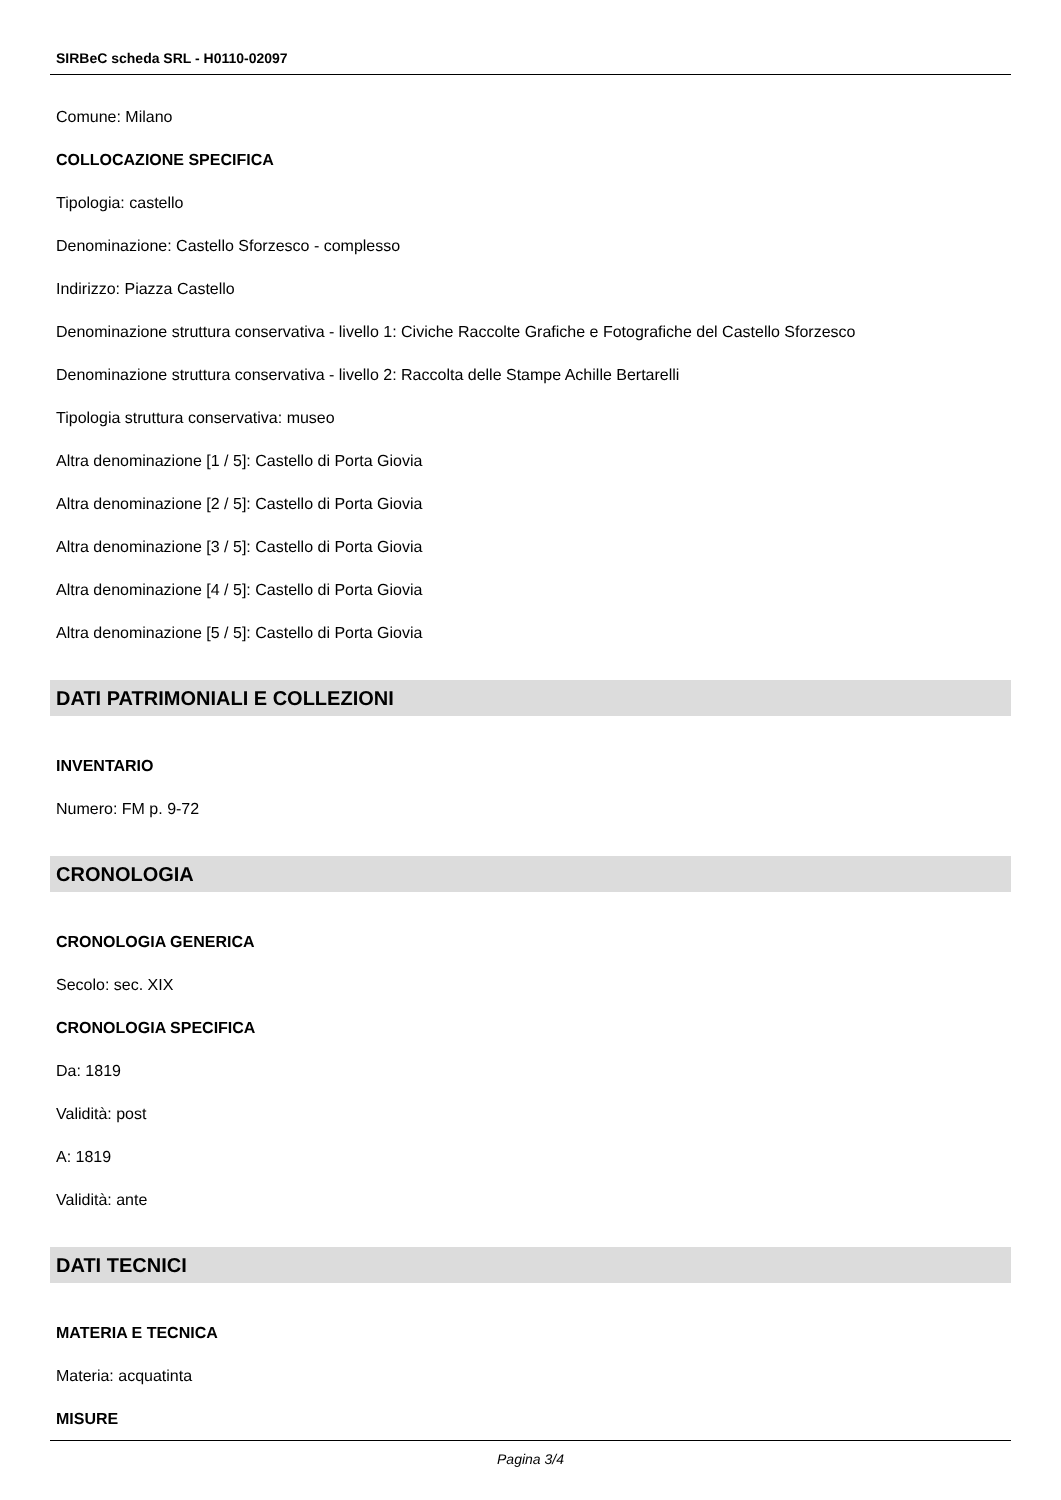SIRBeC scheda SRL - H0110-02097
Comune: Milano
COLLOCAZIONE SPECIFICA
Tipologia: castello
Denominazione: Castello Sforzesco - complesso
Indirizzo: Piazza Castello
Denominazione struttura conservativa - livello 1: Civiche Raccolte Grafiche e Fotografiche del Castello Sforzesco
Denominazione struttura conservativa - livello 2: Raccolta delle Stampe Achille Bertarelli
Tipologia struttura conservativa: museo
Altra denominazione [1 / 5]: Castello di Porta Giovia
Altra denominazione [2 / 5]: Castello di Porta Giovia
Altra denominazione [3 / 5]: Castello di Porta Giovia
Altra denominazione [4 / 5]: Castello di Porta Giovia
Altra denominazione [5 / 5]: Castello di Porta Giovia
DATI PATRIMONIALI E COLLEZIONI
INVENTARIO
Numero: FM p. 9-72
CRONOLOGIA
CRONOLOGIA GENERICA
Secolo: sec. XIX
CRONOLOGIA SPECIFICA
Da: 1819
Validità: post
A: 1819
Validità: ante
DATI TECNICI
MATERIA E TECNICA
Materia: acquatinta
MISURE
Pagina 3/4